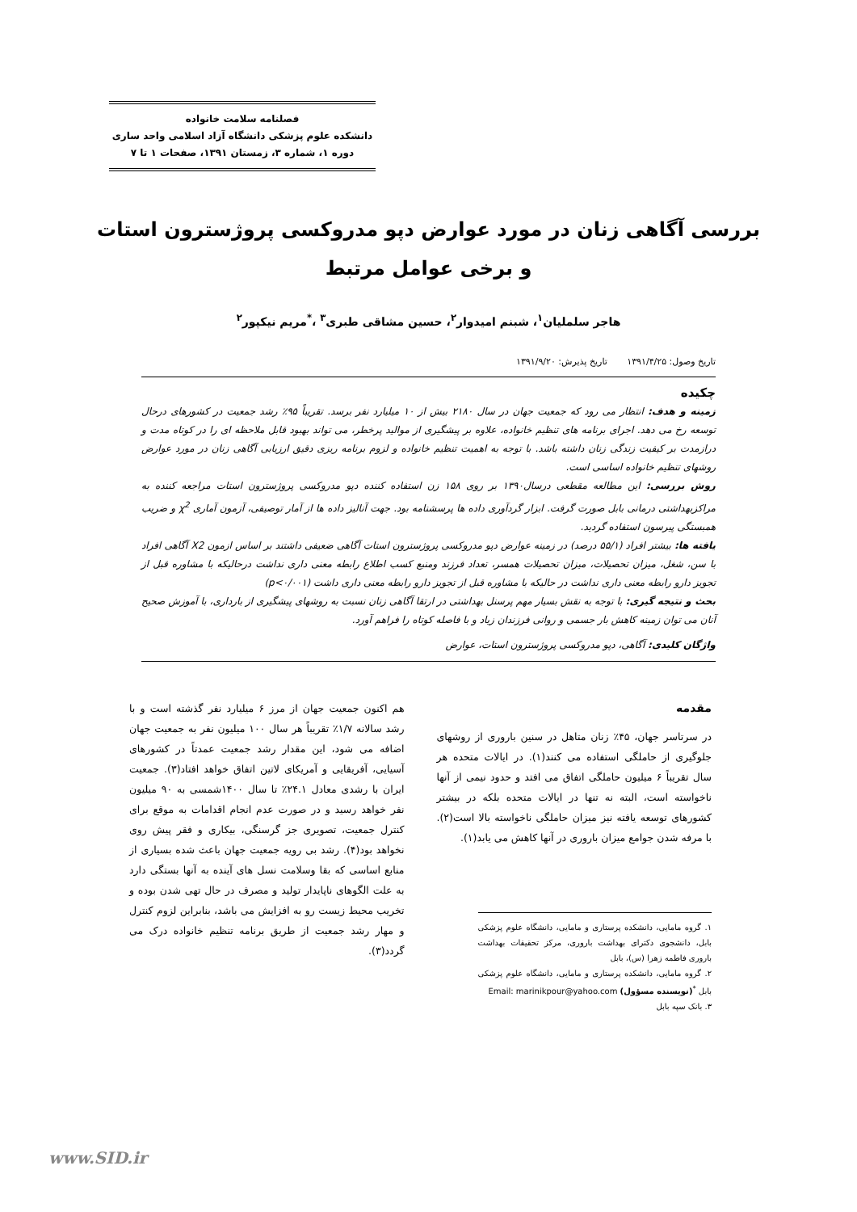فصلنامه سلامت خانواده
دانشکده علوم پزشکی دانشگاه آزاد اسلامی واحد ساری
دوره ۱، شماره ۳، زمستان ۱۳۹۱، صفحات ۱ تا ۷
بررسی آگاهی زنان در مورد عوارض دپو مدروکسی پروژسترون استات
و برخی عوامل مرتبط
هاجر سلملیان<sup>۱</sup>، شبنم امیدوار<sup>۲</sup>، حسین مشاقی طبری<sup>۳</sup> ،<sup>*</sup>مریم نیکپور<sup>۲</sup>
تاریخ وصول: ۱۳۹۱/۴/۲۵ تاریخ پذیرش: ۱۳۹۱/۹/۲۰
چکیده
زمینه و هدف: انتظار می رود که جمعیت جهان در سال ۲۱۸۰ بیش از ۱۰ میلیارد نفر برسد. تقریباً ۹۵٪ رشد جمعیت در کشورهای درحال توسعه رخ می دهد. اجرای برنامه های تنظیم خانواده، علاوه بر پیشگیری از موالید پرخطر، می تواند بهبود قابل ملاحظه ای را در کوتاه مدت و درازمدت بر کیفیت زندگی زنان داشته باشد. با توجه به اهمیت تنظیم خانواده و لزوم برنامه ریزی دقیق ارزیابی آگاهی زنان در مورد عوارض روشهای تنظیم خانواده اساسی است.
روش بررسی: این مطالعه مقطعی درسال۱۳۹۰ بر روی ۱۵۸ زن استفاده کننده دپو مدروکسی پروژسترون استات مراجعه کننده به مراکزبهداشتی درمانی بابل صورت گرفت. ابزار گردآوری داده ها پرسشنامه بود. جهت آنالیز داده ها از آمار توصیفی، آزمون آماری χ<sup>2</sup> و ضریب همبستگی پیرسون استفاده گردید.
یافته ها: بیشتر افراد (۵۵/۱ درصد) در زمینه عوارض دپو مدروکسی پروژسترون استات آگاهی ضعیفی داشتند بر اساس ازمون X2 آگاهی افراد با سن، شغل، میزان تحصیلات، میزان تحصیلات همسر، تعداد فرزند ومنبع کسب اطلاع رابطه معنی داری نداشت درحالیکه با مشاوره قبل از تجویز دارو رابطه معنی داری نداشت در حالیکه با مشاوره قبل از تجویز دارو رابطه معنی داری داشت (p<۰/۰۰۱)
بحث و نتیجه گیری: با توجه به نقش بسیار مهم پرسنل بهداشتی در ارتقا آگاهی زنان نسبت به روشهای پیشگیری از بارداری، با آموزش صحیح آنان می توان زمینه کاهش بار جسمی و روانی فرزندان زیاد و با فاصله کوتاه را فراهم آورد.
واژگان کلیدی: آگاهی، دپو مدروکسی پروژسترون استات، عوارض
مقدمه
در سرتاسر جهان، ۴۵٪ زنان متاهل در سنین باروری از روشهای جلوگیری از حاملگی استفاده می کنند(۱). در ایالات متحده هر سال تقریباً ۶ میلیون حاملگی اتفاق می افتد و حدود نیمی از آنها ناخواسته است، البته نه تنها در ایالات متحده بلکه در بیشتر کشورهای توسعه یافته نیز میزان حاملگی ناخواسته بالا است(۲). با مرفه شدن جوامع میزان باروری در آنها کاهش می یابد(۱).
۱. گروه مامایی، دانشکده پرستاری و مامایی، دانشگاه علوم پزشکی بابل، دانشجوی دکترای بهداشت باروری، مرکز تحقیقات بهداشت باروری فاطمه زهرا (س)، بابل
۲. گروه مامایی، دانشکده پرستاری و مامایی، دانشگاه علوم پزشکی بابل <sup>*</sup>(نویسنده مسؤول) Email: marinikpour@yahoo.com
۳. بانک سپه بابل
هم اکنون جمعیت جهان از مرز ۶ میلیارد نفر گذشته است و با رشد سالانه ۱/۷٪ تقریباً هر سال ۱۰۰ میلیون نفر به جمعیت جهان اضافه می شود، این مقدار رشد جمعیت عمدتاً در کشورهای آسیایی، آفریقایی و آمریکای لاتین اتفاق خواهد افتاد(۳). جمعیت ایران با رشدی معادل ۲۴.۱٪ تا سال ۱۴۰۰شمسی به ۹۰ میلیون نفر خواهد رسید و در صورت عدم انجام اقدامات به موقع برای کنترل جمعیت، تصویری جز گرسنگی، بیکاری و فقر پیش روی نخواهد بود(۴). رشد بی رویه جمعیت جهان باعث شده بسیاری از منابع اساسی که بقا وسلامت نسل های آینده به آنها بستگی دارد به علت الگوهای ناپایدار تولید و مصرف در حال تهی شدن بوده و تخریب محیط زیست رو به افزایش می باشد، بنابراین لزوم کنترل و مهار رشد جمعیت از طریق برنامه تنظیم خانواده درک می گردد(۳).
www.SID.ir